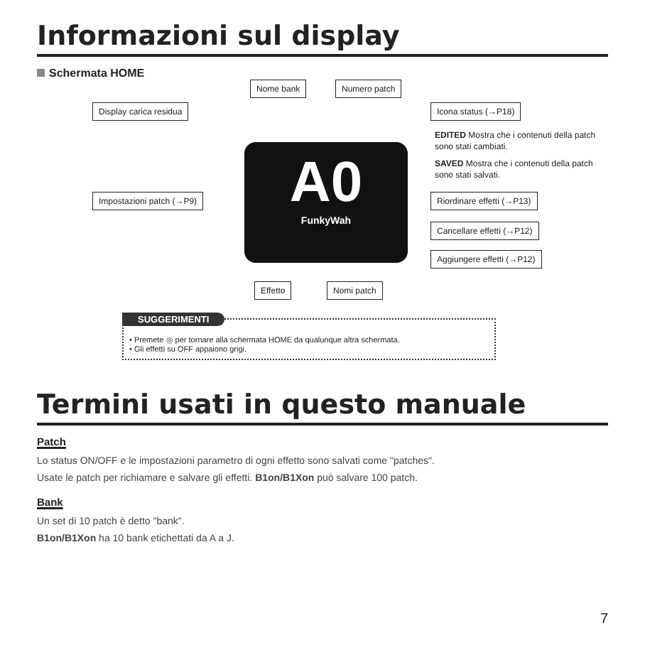Informazioni sul display
Schermata HOME
A0
FunkyWah
Nome bank Numero patch
Display carica residua Icona status (→P18)
EDITED Mostra che i contenuti della patch sono stati cambiati.
SAVED Mostra che i contenuti della patch sono stati salvati.
Impostazioni patch (→P9) Riordinare effetti (→P13)
Cancellare effetti (→P12)
Aggiungere effetti (→P12)
Effetto Nomi patch
SUGGERIMENTI
• Premete ◎ per tornare alla schermata HOME da qualunque altra schermata.
• Gli effetti su OFF appaiono grigi.
Termini usati in questo manuale
Patch
Lo status ON/OFF e le impostazioni parametro di ogni effetto sono salvati come "patches".
Usate le patch per richiamare e salvare gli effetti. B1on/B1Xon può salvare 100 patch.
Bank
Un set di 10 patch è detto "bank".
B1on/B1Xon ha 10 bank etichettati da A a J.
7